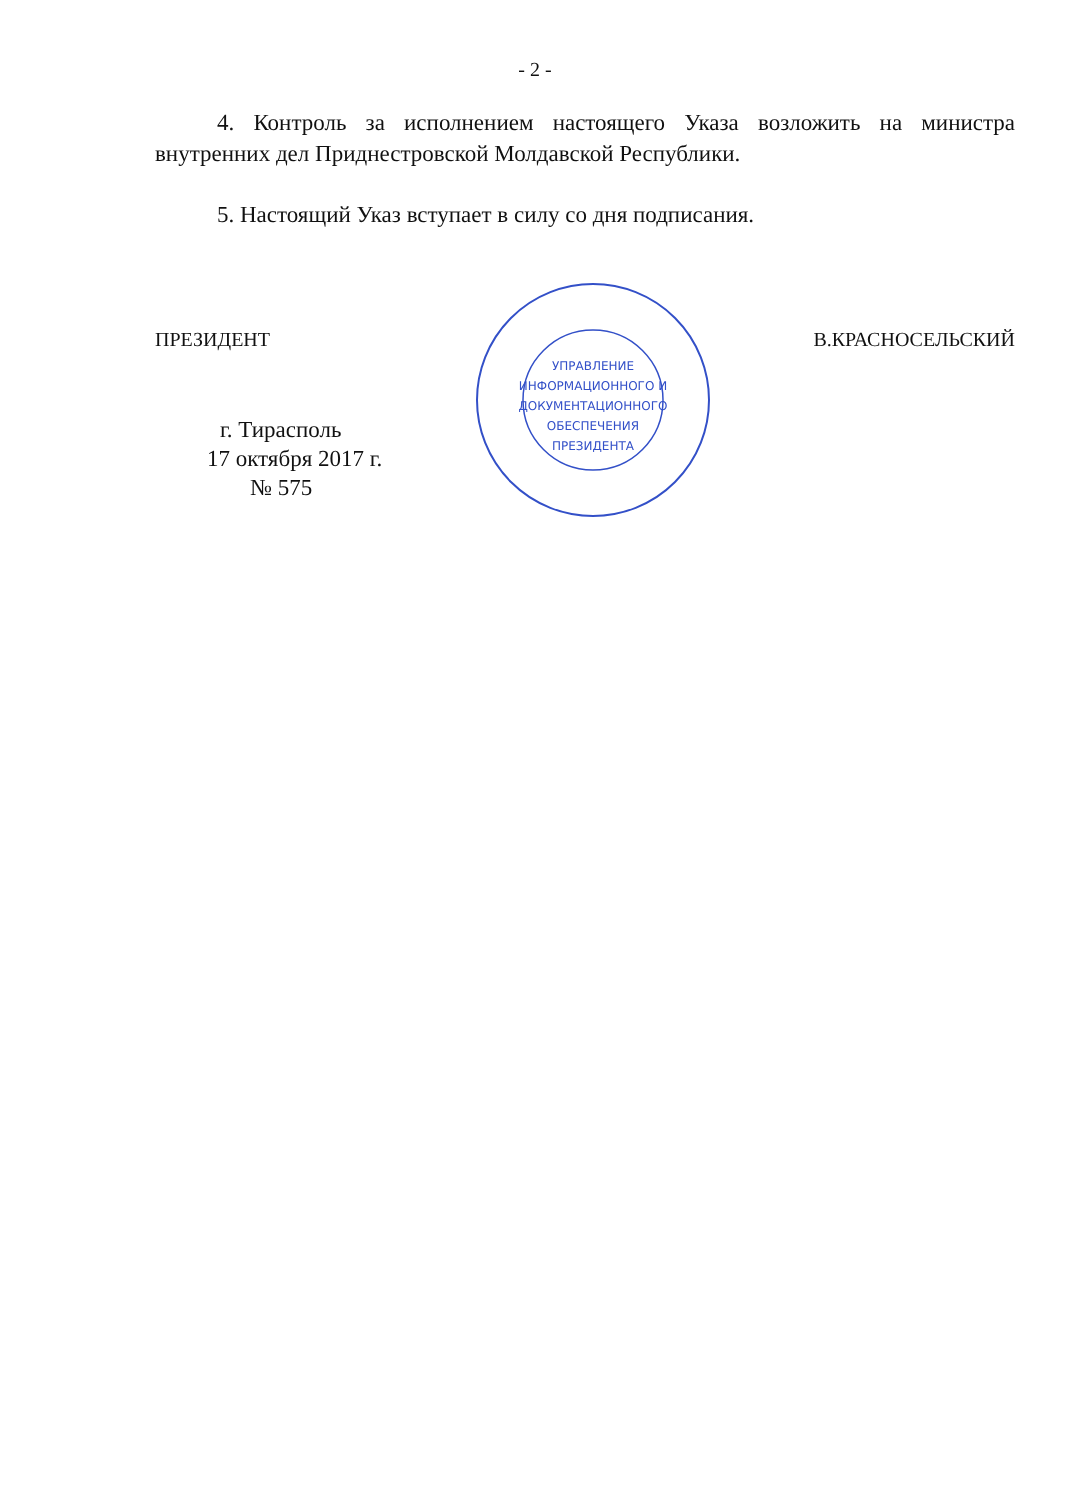- 2 -
4. Контроль за исполнением настоящего Указа возложить на министра внутренних дел Приднестровской Молдавской Республики.
5. Настоящий Указ вступает в силу со дня подписания.
ПРЕЗИДЕНТ В.КРАСНОСЕЛЬСКИЙ
г. Тирасполь
17 октября 2017 г.
№ 575
УПРАВЛЕНИЕ
ИНФОРМАЦИОННОГО И
ДОКУМЕНТАЦИОННОГО
ОБЕСПЕЧЕНИЯ
ПРЕЗИДЕНТА